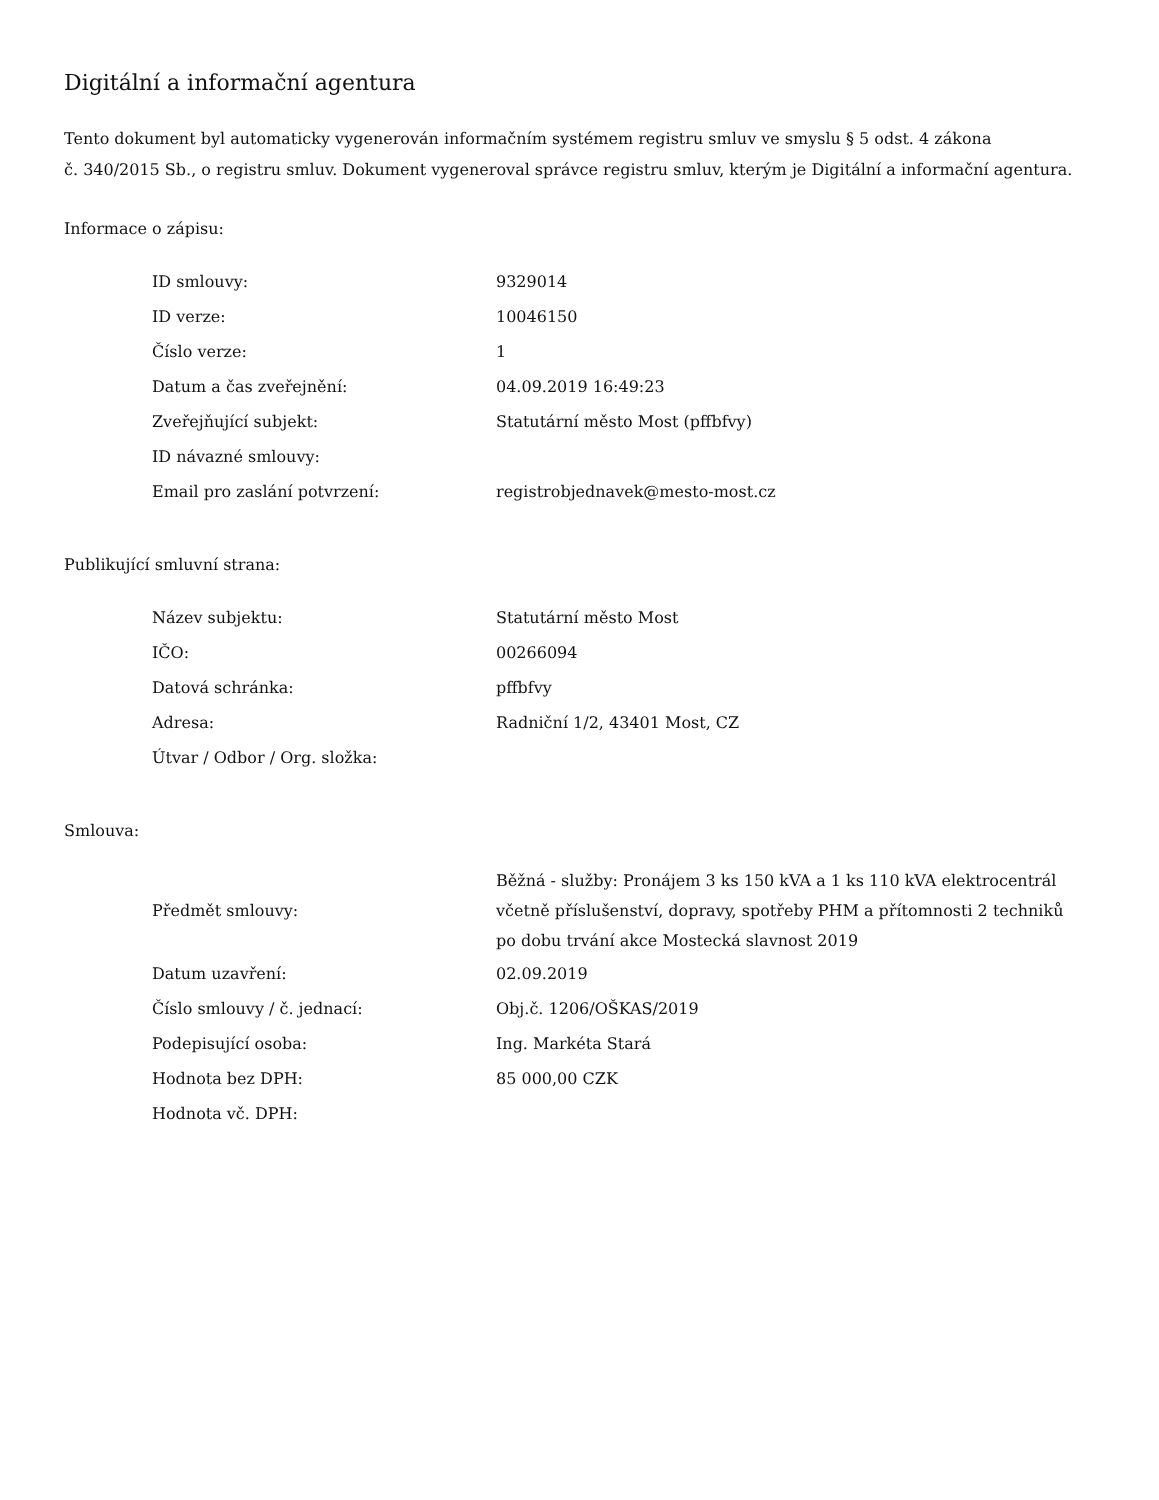Digitální a informační agentura
Tento dokument byl automaticky vygenerován informačním systémem registru smluv ve smyslu § 5 odst. 4 zákona
č. 340/2015 Sb., o registru smluv. Dokument vygeneroval správce registru smluv, kterým je Digitální a informační agentura.
Informace o zápisu:
| ID smlouvy: | 9329014 |
| ID verze: | 10046150 |
| Číslo verze: | 1 |
| Datum a čas zveřejnění: | 04.09.2019 16:49:23 |
| Zveřejňující subjekt: | Statutární město Most (pffbfvy) |
| ID návazné smlouvy: | |
| Email pro zaslání potvrzení: | registrobjednavek@mesto-most.cz |
Publikující smluvní strana:
| Název subjektu: | Statutární město Most |
| IČO: | 00266094 |
| Datová schránka: | pffbfvy |
| Adresa: | Radniční 1/2, 43401 Most, CZ |
| Útvar / Odbor / Org. složka: | |
Smlouva:
| Předmět smlouvy: | Běžná - služby: Pronájem 3 ks 150 kVA a 1 ks 110 kVA elektrocentrál včetně příslušenství, dopravy, spotřeby PHM a přítomnosti 2 techniků po dobu trvání akce Mostecká slavnost 2019 |
| Datum uzavření: | 02.09.2019 |
| Číslo smlouvy / č. jednací: | Obj.č. 1206/OŠKAS/2019 |
| Podepisující osoba: | Ing. Markéta Stará |
| Hodnota bez DPH: | 85 000,00 CZK |
| Hodnota vč. DPH: | |